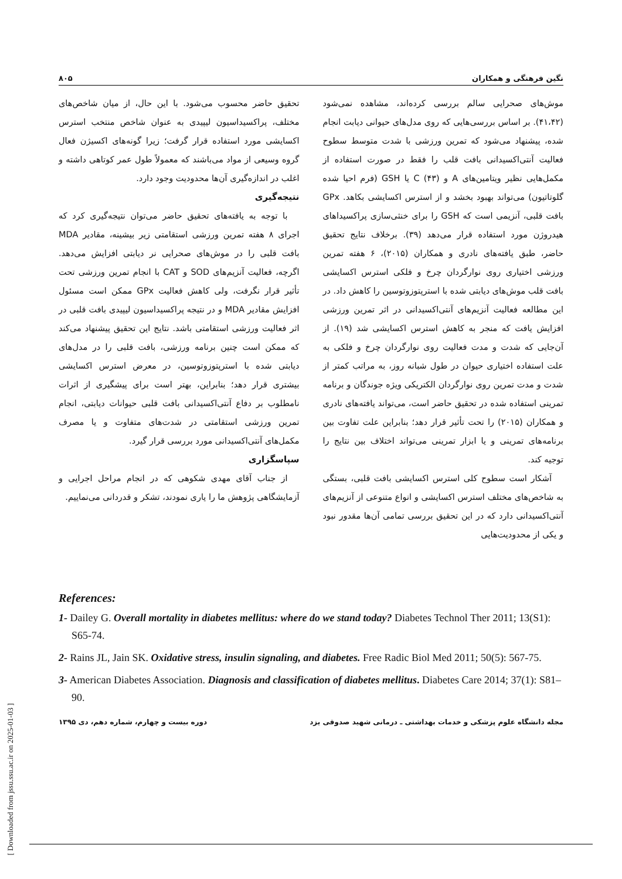نگین فرهنگی و همکاران ۸۰۵
موش‌های صحرایی سالم بررسی کرده‌اند، مشاهده نمی‌شود (۴۱،۴۲). بر اساس بررسی‌هایی که روی مدل‌های حیوانی دیابت انجام شده، پیشنهاد می‌شود که تمرین ورزشی با شدت متوسط سطوح فعالیت آنتی‌اکسیدانی بافت قلب را فقط در صورت استفاده از مکمل‌هایی نظیر ویتامین‌های A و C (۴۳) یا GSH (فرم احیا شده گلوتاتیون) می‌تواند بهبود بخشد و از استرس اکسایشی بکاهد. GPx بافت قلبی، آنزیمی است که GSH را برای خنثی‌سازی پراکسیداهای هیدروژن مورد استفاده قرار می‌دهد (۳۹). برخلاف نتایج تحقیق حاضر، طبق یافته‌های نادری و همکاران (۲۰۱۵)، ۶ هفته تمرین ورزشی اختیاری روی نوارگردان چرخ و فلکی استرس اکسایشی بافت قلب موش‌های دیابتی شده با استرپتوزوتوسین را کاهش داد. در این مطالعه فعالیت آنزیم‌های آنتی‌اکسیدانی در اثر تمرین ورزشی افزایش یافت که منجر به کاهش استرس اکسایشی شد (۱۹). از آن‌جایی که شدت و مدت فعالیت روی نوارگردان چرخ و فلکی به علت استفاده اختیاری حیوان در طول شبانه روز، به مراتب کمتر از شدت و مدت تمرین روی نوارگردان الکتریکی ویژه جوندگان و برنامه تمرینی استفاده شده در تحقیق حاضر است، می‌تواند یافته‌های نادری و همکاران (۲۰۱۵) را تحت تأثیر قرار دهد؛ بنابراین علت تفاوت بین برنامه‌های تمرینی و یا ابزار تمرینی می‌تواند اختلاف بین نتایج را توجیه کند.
آشکار است سطوح کلی استرس اکسایشی بافت قلبی، بستگی به شاخص‌های مختلف استرس اکسایشی و انواع متنوعی از آنزیم‌های آنتی‌اکسیدانی دارد که در این تحقیق بررسی تمامی آن‌ها مقدور نبود و یکی از محدودیت‌هایی
تحقیق حاضر محسوب می‌شود. با این حال، از میان شاخص‌های مختلف، پراکسیداسیون لیپیدی به عنوان شاخص منتخب استرس اکسایشی مورد استفاده قرار گرفت؛ زیرا گونه‌های اکسیژن فعال گروه وسیعی از مواد می‌باشند که معمولاً طول عمر کوتاهی داشته و اغلب در اندازه‌گیری آن‌ها محدودیت وجود دارد.
نتیجه‌گیری
با توجه به یافته‌های تحقیق حاضر می‌توان نتیجه‌گیری کرد که اجرای ۸ هفته تمرین ورزشی استقامتی زیر بیشینه، مقادیر MDA بافت قلبی را در موش‌های صحرایی نر دیابتی افزایش می‌دهد. اگرچه، فعالیت آنزیم‌های SOD و CAT با انجام تمرین ورزشی تحت تأثیر قرار نگرفت، ولی کاهش فعالیت GPx ممکن است مسئول افزایش مقادیر MDA و در نتیجه پراکسیداسیون لیپیدی بافت قلبی در اثر فعالیت ورزشی استقامتی باشد. نتایج این تحقیق پیشنهاد می‌کند که ممکن است چنین برنامه ورزشی، بافت قلبی را در مدل‌های دیابتی شده با استرپتوزوتوسین، در معرض استرس اکسایشی بیشتری قرار دهد؛ بنابراین، بهتر است برای پیشگیری از اثرات نامطلوب بر دفاع آنتی‌اکسیدانی بافت قلبی حیوانات دیابتی، انجام تمرین ورزشی استقامتی در شدت‌های متفاوت و یا مصرف مکمل‌های آنتی‌اکسیدانی مورد بررسی قرار گیرد.
سپاسگزاری
از جناب آقای مهدی شکوهی که در انجام مراحل اجرایی و آزمایشگاهی پژوهش ما را یاری نمودند، تشکر و قدردانی می‌نماییم.
References:
1- Dailey G. Overall mortality in diabetes mellitus: where do we stand today? Diabetes Technol Ther 2011; 13(S1): S65-74.
2- Rains JL, Jain SK. Oxidative stress, insulin signaling, and diabetes. Free Radic Biol Med 2011; 50(5): 567-75.
3- American Diabetes Association. Diagnosis and classification of diabetes mellitus. Diabetes Care 2014; 37(1): S81–90.
مجله دانشگاه علوم پزشکی و خدمات بهداشتی ـ درمانی شهید صدوقی یزد دوره بیست و چهارم، شماره دهم، دی ۱۳۹۵
[ Downloaded from jssu.ssu.ac.ir on 2025-01-03 ]